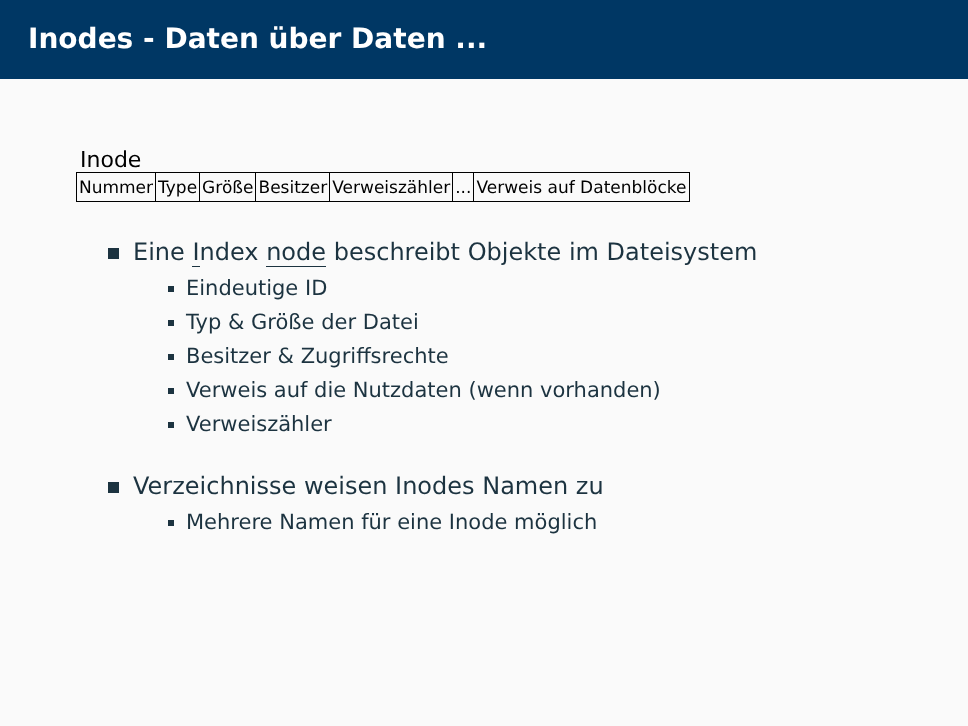Inodes - Daten über Daten ...
Inode
| Nummer | Type | Größe | Besitzer | Verweiszähler | ... | Verweis auf Datenblöcke |
Eine Index node beschreibt Objekte im Dateisystem
Eindeutige ID
Typ & Größe der Datei
Besitzer & Zugriffsrechte
Verweis auf die Nutzdaten (wenn vorhanden)
Verweiszähler
Verzeichnisse weisen Inodes Namen zu
Mehrere Namen für eine Inode möglich